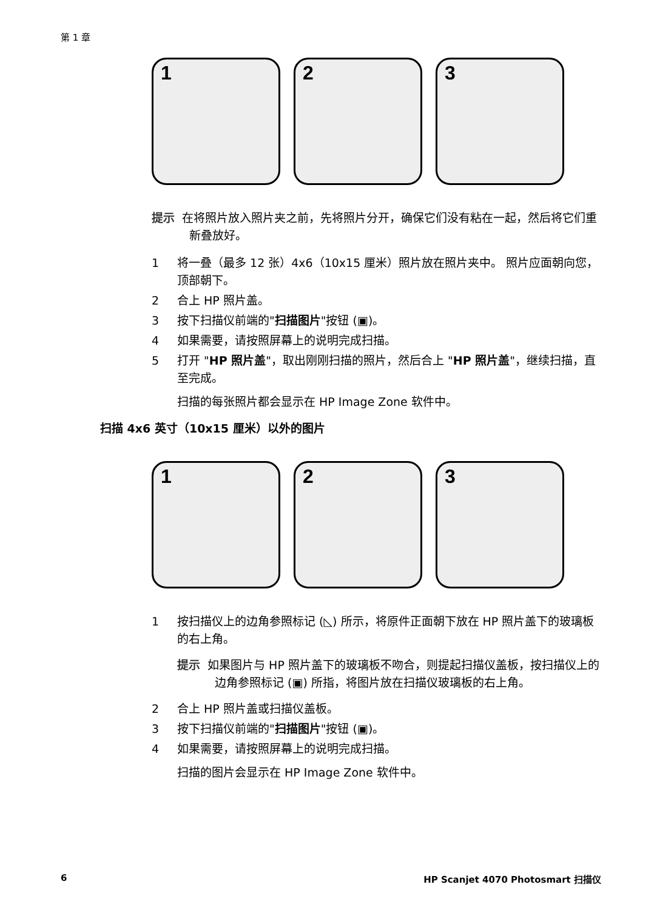第 1 章
1
2
3
提示 在将照片放入照片夹之前，先将照片分开，确保它们没有粘在一起，然后将它们重新叠放好。
1 将一叠（最多 12 张）4x6（10x15 厘米）照片放在照片夹中。 照片应面朝向您，顶部朝下。
2 合上 HP 照片盖。
3 按下扫描仪前端的"扫描图片"按钮 (▣)。
4 如果需要，请按照屏幕上的说明完成扫描。
5 打开 "HP 照片盖"，取出刚刚扫描的照片，然后合上 "HP 照片盖"，继续扫描，直至完成。
扫描的每张照片都会显示在 HP Image Zone 软件中。
扫描 4x6 英寸（10x15 厘米）以外的图片
1
2
3
1 按扫描仪上的边角参照标记 (◺) 所示，将原件正面朝下放在 HP 照片盖下的玻璃板的右上角。
提示 如果图片与 HP 照片盖下的玻璃板不吻合，则提起扫描仪盖板，按扫描仪上的边角参照标记 (▣) 所指，将图片放在扫描仪玻璃板的右上角。
2 合上 HP 照片盖或扫描仪盖板。
3 按下扫描仪前端的"扫描图片"按钮 (▣)。
4 如果需要，请按照屏幕上的说明完成扫描。
扫描的图片会显示在 HP Image Zone 软件中。
6 HP Scanjet 4070 Photosmart 扫描仪